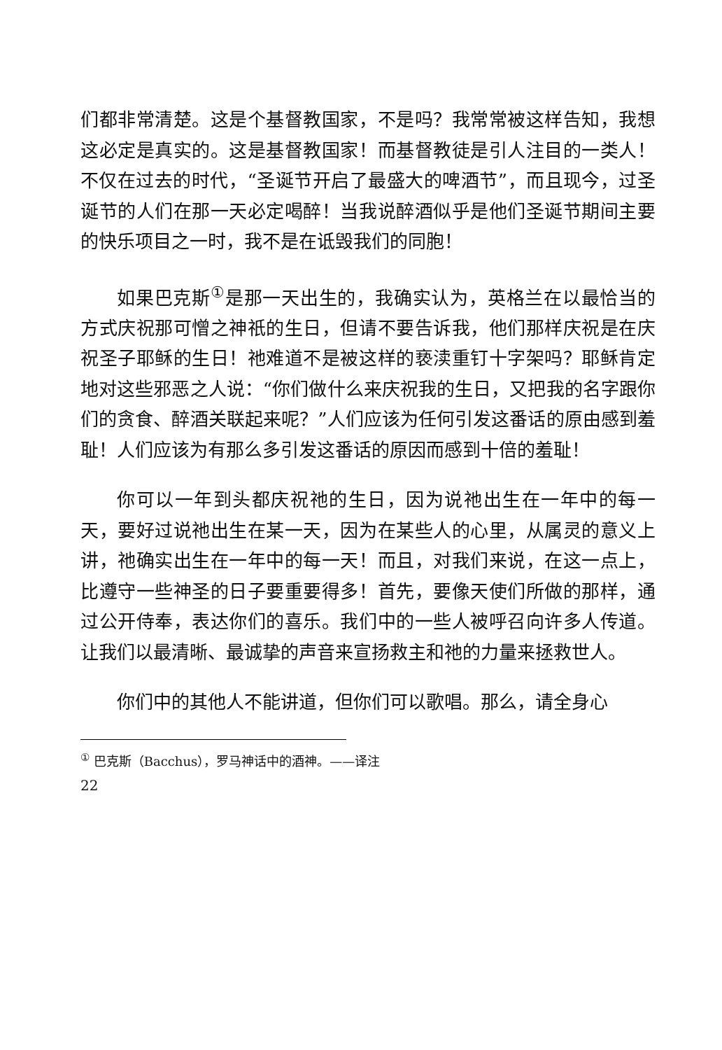们都非常清楚。这是个基督教国家，不是吗？我常常被这样告知，我想这必定是真实的。这是基督教国家！而基督教徒是引人注目的一类人！不仅在过去的时代，“圣诞节开启了最盛大的啤酒节”，而且现今，过圣诞节的人们在那一天必定喝醉！当我说醉酒似乎是他们圣诞节期间主要的快乐项目之一时，我不是在诋毁我们的同胞！
如果巴克斯<sup>①</sup>是那一天出生的，我确实认为，英格兰在以最恰当的方式庆祝那可憎之神祇的生日，但请不要告诉我，他们那样庆祝是在庆祝圣子耶稣的生日！祂难道不是被这样的亵渎重钉十字架吗？耶稣肯定地对这些邪恶之人说：“你们做什么来庆祝我的生日，又把我的名字跟你们的贪食、醉酒关联起来呢？”人们应该为任何引发这番话的原由感到羞耻！人们应该为有那么多引发这番话的原因而感到十倍的羞耻！
你可以一年到头都庆祝祂的生日，因为说祂出生在一年中的每一天，要好过说祂出生在某一天，因为在某些人的心里，从属灵的意义上讲，祂确实出生在一年中的每一天！而且，对我们来说，在这一点上，比遵守一些神圣的日子要重要得多！首先，要像天使们所做的那样，通过公开侍奉，表达你们的喜乐。我们中的一些人被呼召向许多人传道。让我们以最清晰、最诚挚的声音来宣扬救主和祂的力量来拯救世人。
你们中的其他人不能讲道，但你们可以歌唱。那么，请全身心
<sup>①</sup> 巴克斯（Bacchus），罗马神话中的酒神。——译注
22